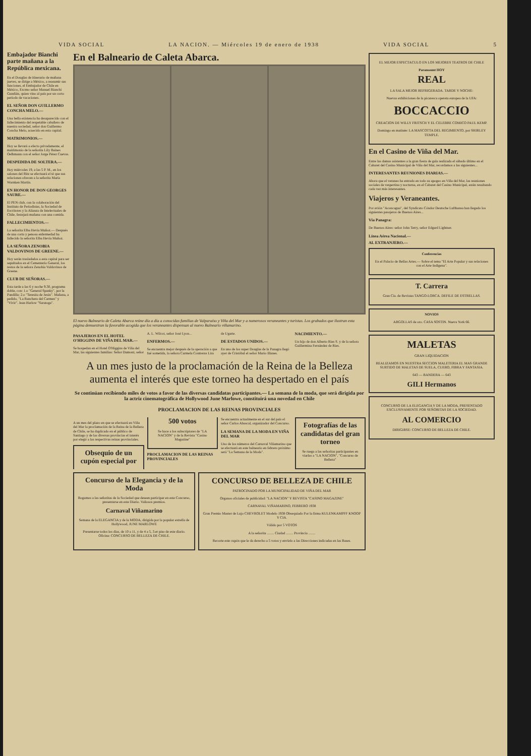VIDA SOCIAL LA NACION. — Miércoles 19 de enero de 1938 VIDA SOCIAL 5
Embajador Bianchi parte mañana a la República mexicana.
En el Douglas de itinerario de mañana jueves, se dirige a México, a reasumir sus funciones, el Embajador de Chile en México, Excmo señor Manuel Bianchi Gundián, quien vino al país por un corto período de vacaciones.
EL SEÑOR DON GUILLERMO CONCHA MELO.—
Una bella existencia ha desaparecido con el fallecimiento del respetable caballero de nuestra sociedad, señor don Guillermo Concha Melo, acaecido en esta capital.
MATRIMONIOS.—
Hoy se llevará a efecto privadamente, el matrimonio de la señorita Lily Baines Oelhmann con el señor Jorge Pérez Cuevas.
DESPEDIDA DE SOLTERA.—
Hoy miércoles 19, a las 5 P. M., en los salones del Ritz se efectuará el té que sus relaciones ofrecen a la señorita María Warnken Martín.
EN HONOR DE DON GEORGES SAURE.—
El PEN club, con la colaboración del Instituto de Periodistas, la Sociedad de Escritores y la Alianza de Intelectuales de Chile, festejará mañana con una comida.
FALLECIMIENTOS.—
La señorita Elba Hevia Muñoz.— Después de una corta y penosa enfermedad ha fallecido la señorita Elba Hevia Muñoz.
LA SEÑORA ZENOBIA VALDOVINOS DE GREENE.—
Hoy serán trasladados a esta capital para ser sepultados en el Cementerio General, los restos de la señora Zenobia Valdovinos de Greene.
CLUB DE SEÑORAS.—
Esta tarde a las 6 y noche 9.30, programa doble, con: 1.o "General Spanky", por la Pandilla; 2.o "Teresita de Jesús". Mañana, a pedido, "La Ranchera del Carmen" y "Vivir". Jean Harlow "Saratoga".
En el Balneario de Caleta Abarca.
El nuevo Balneario de Caleta Abarca reúne día a día a conocidas familias de Valparaíso y Viña del Mar y a numerosos veraneantes y turistas. Los grabados que ilustran esta página demuestran la favorable acogida que los veraneantes dispensan al nuevo Balneario viñamarino.
PASAJEROS EN EL HOTEL O'HIGGINS DE VIÑA DEL MAR.—
Se hospedan en el Hotel O'Higgins de Viña del Mar, las siguientes familias: Señor Dumont, señor A. L. Wilcot, señor José Lyon...
ENFERMOS.—
Se encuentra mejor después de la operación a que fué sometida, la señora Carmela Contreras Lira de Ugarte.
DE ESTADOS UNIDOS.—
En uno de los super Douglas de la Panagra llegó ayer de Cristóbal el señor Mario Illanes.
NACIMIENTO.—
Un hijo de don Alberto Ries S. y de la señora Guillermina Fernández de Ries.
A un mes justo de la proclamación de la Reina de la Belleza aumenta el interés que este torneo ha despertado en el país
Se continúan recibiendo miles de votos a favor de las diversas candidatas participantes.— La semana de la moda, que será dirigida por la actriz cinematográfica de Hollywood June Marlowe, constituirá una novedad en Chile
PROCLAMACION DE LAS REINAS PROVINCIALES
A un mes del plazo en que se efectuará en Viña del Mar la proclamación de la Reina de la Belleza de Chile, se ha duplicado en el público de Santiago y de las diversas provincias el interés por elegir a las respectivas reinas provinciales.
Obsequio de un cupón especial por 500 votos
Se hace a los subscriptores de "LA NACION" y de la Revista "Casino Magazine"
PROCLAMACION DE LAS REINAS PROVINCIALES
Se encuentra actualmente en el sur del país el señor Carlos Abascal, organizador del Concurso.
LA SEMANA DE LA MODA EN VIÑA DEL MAR
Uno de los números del Carnaval Viñamarino que se efectuará en este balneario en febrero próximo será "La Semana de la Moda".
Fotografías de las candidatas del gran torneo
Se ruega a las señoritas participantes en viarlas a "LA NACION", "Concurso de Belleza"
Concurso de la Elegancia y de la Moda
Rogamos a las señoritas de la Sociedad que deseen participar en este Concurso, presentarse en este Diario. Valiosos premios.
Carnaval Viñamarino
Semana de la ELEGANCIA y de la MODA, dirigida por la popular estrella de Hollywood, JUNE MARLOWE
Presentarse todos los días, de 10 a 11, y de 4 a 5, 3.er piso de este diario. Oficina: CONCURSO DE BELLEZA DE CHILE.
CONCURSO DE BELLEZA DE CHILE
PATROCINADO POR LA MUNICIPALIDAD DE VIÑA DEL MAR
Organos oficiales de publicidad: "LA NACION" Y REVISTA "CASINO MAGAZINE"
CARNAVAL VIÑAMARINO, FEBRERO 1938
Gran Premio Master de Lujo CHEVROLET Modelo 1938 Obsequiado Por la firma KULENKAMPFF KNOOP Y CIA.
Válido por 5 VOTOS
A la señorita ........ Ciudad ........ Provincia ........
Recorte este cupón que le da derecho a 5 votos y envíelo a las Direcciones indicadas en las Bases.
EL MEJOR ESPECTACULO EN LOS MEJORES TEATROS DE CHILE
Paramount HOY
REAL
LA SALA MEJOR REFRIGERADA. TARDE Y NOCHE:
Nuevas exhibiciones de la picaresca opereta europea de la UFA:
BOCCACCIO
CREACION DE WILLY FRITSCH Y EL CELEBRE COMICO PAUL KEMP.
Domingo en matinée: LA MASCOTTA DEL REGIMIENTO, por SHIRLEY TEMPLE.
En el Casino de Viña del Mar.
Entre las damas asistentes a la gran fiesta de gala realizada el sábado último en el Cabaret del Casino Municipal de Viña del Mar, recordamos a las siguientes...
INTERESANTES REUNIONES DIARIAS.—
Ahora que el veraneo ha entrado en todo su apogeo en Viña del Mar, las reuniones sociales de vespertina y nocturna, en el Cabaret del Casino Municipal, están resultando cada vez más interesantes.
Viajeros y Veraneantes.
Por avión "Aconcagua", del Syndicato Cóndor Deutsche Lufthansa han llegado los siguientes pasajeros de Buenos Aires...
Vía Panagra:
De Buenos Aires: señor John Terry, señor Edgard Lightner.
Línea Aérea Nacional.—
AL EXTRANJERO.—
Conferencias
En el Palacio de Bellas Artes.— Sobre el tema "El Arte Popular y sus relaciones con el Arte Indígena".
T. Carrera
Gran Cía. de Revistas TANGO-LORCA. DEFILE DE ESTRELLAS.
NOVIOS
ARGOLLAS de oro. CASA SOSTIN. Nueva York 66.
MALETAS
GRAN LIQUIDACION
REALIZAMOS EN NUESTRA SECCION MALETERIA EL MAS GRANDE SURTIDO DE MALETAS DE SUELA, CUERO, FIBRA Y FANTASIA.
643 — BANDERA — 643
GILI Hermanos
CONCURSO DE LA ELEGANCIA Y DE LA MODA, PRESENTADO EXCLUSIVAMENTE POR SEÑORITAS DE LA SOCIEDAD.
AL COMERCIO
DIRIGIRSE: CONCURSO DE BELLEZA DE CHILE.